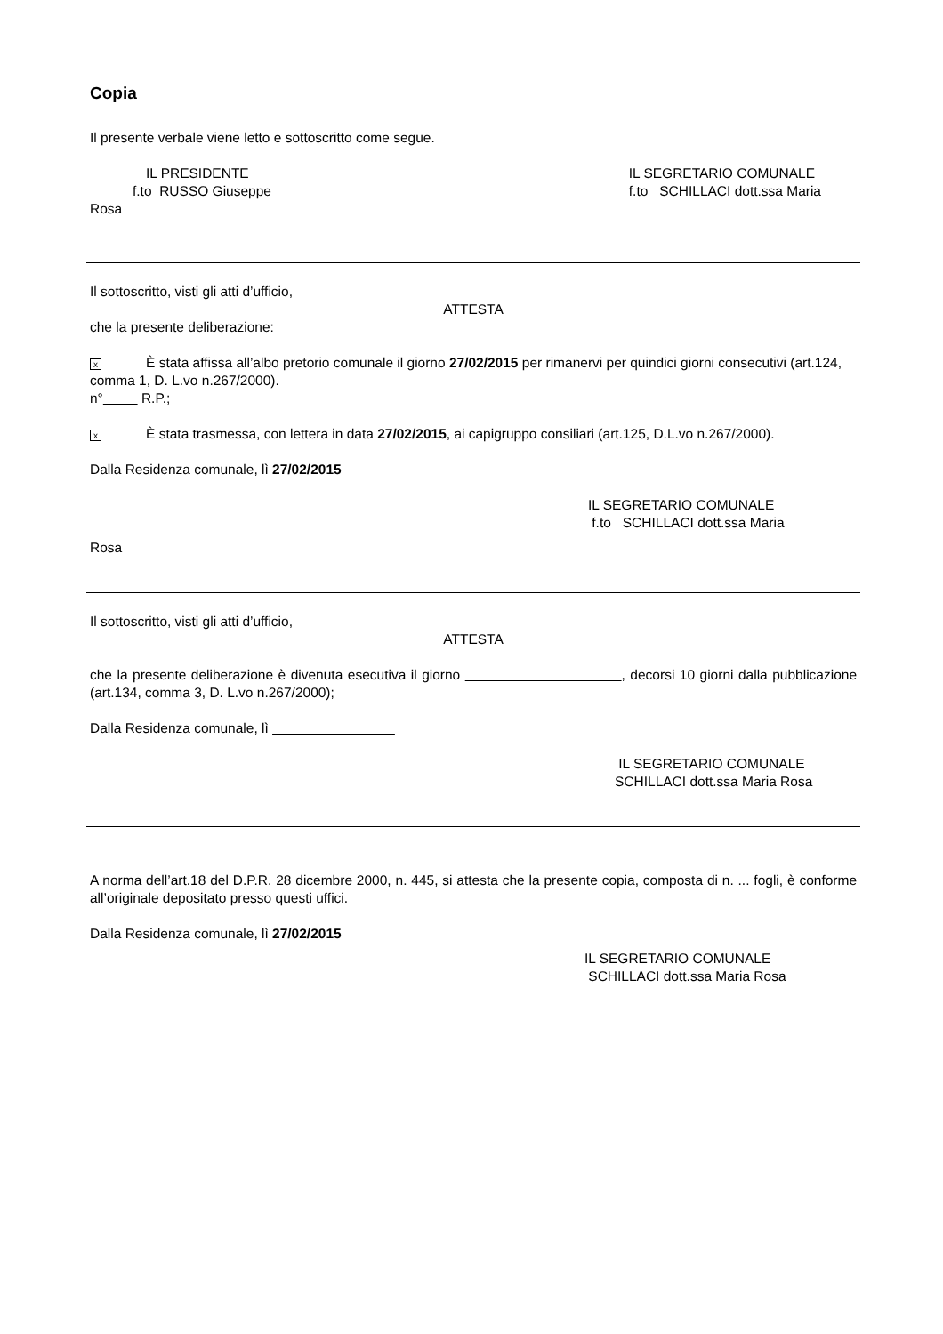Copia
Il presente verbale viene letto e sottoscritto come segue.
IL PRESIDENTE
f.to RUSSO Giuseppe
IL SEGRETARIO COMUNALE
f.to SCHILLACI dott.ssa Maria
Rosa
Il sottoscritto, visti gli atti d’ufficio,
ATTESTA
che la presente deliberazione:
x È stata affissa all’albo pretorio comunale il giorno 27/02/2015 per rimanervi per quindici giorni consecutivi (art.124, comma 1, D. L.vo n.267/2000).
n° R.P.;
x È stata trasmessa, con lettera in data 27/02/2015, ai capigruppo consiliari (art.125, D.L.vo n.267/2000).
Dalla Residenza comunale, lì 27/02/2015
IL SEGRETARIO COMUNALE
f.to SCHILLACI dott.ssa Maria
Rosa
Il sottoscritto, visti gli atti d’ufficio,
ATTESTA
che la presente deliberazione è divenuta esecutiva il giorno , decorsi 10 giorni dalla pubblicazione (art.134, comma 3, D. L.vo n.267/2000);
Dalla Residenza comunale, lì
IL SEGRETARIO COMUNALE
SCHILLACI dott.ssa Maria Rosa
A norma dell’art.18 del D.P.R. 28 dicembre 2000, n. 445, si attesta che la presente copia, composta di n. ... fogli, è conforme all’originale depositato presso questi uffici.
Dalla Residenza comunale, lì 27/02/2015
IL SEGRETARIO COMUNALE
SCHILLACI dott.ssa Maria Rosa